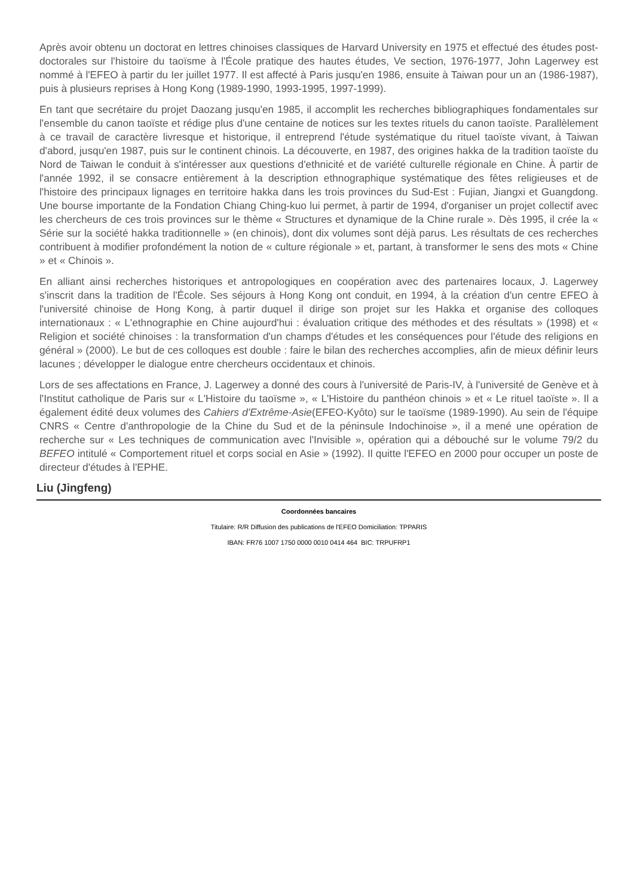Après avoir obtenu un doctorat en lettres chinoises classiques de Harvard University en 1975 et effectué des études post-doctorales sur l'histoire du taoïsme à l'École pratique des hautes études, Ve section, 1976-1977, John Lagerwey est nommé à l'EFEO à partir du Ier juillet 1977. Il est affecté à Paris jusqu'en 1986, ensuite à Taiwan pour un an (1986-1987), puis à plusieurs reprises à Hong Kong (1989-1990, 1993-1995, 1997-1999).
En tant que secrétaire du projet Daozang jusqu'en 1985, il accomplit les recherches bibliographiques fondamentales sur l'ensemble du canon taoïste et rédige plus d'une centaine de notices sur les textes rituels du canon taoïste. Parallèlement à ce travail de caractère livresque et historique, il entreprend l'étude systématique du rituel taoïste vivant, à Taiwan d'abord, jusqu'en 1987, puis sur le continent chinois. La découverte, en 1987, des origines hakka de la tradition taoïste du Nord de Taiwan le conduit à s'intéresser aux questions d'ethnicité et de variété culturelle régionale en Chine. À partir de l'année 1992, il se consacre entièrement à la description ethnographique systématique des fêtes religieuses et de l'histoire des principaux lignages en territoire hakka dans les trois provinces du Sud-Est : Fujian, Jiangxi et Guangdong. Une bourse importante de la Fondation Chiang Ching-kuo lui permet, à partir de 1994, d'organiser un projet collectif avec les chercheurs de ces trois provinces sur le thème « Structures et dynamique de la Chine rurale ». Dès 1995, il crée la « Série sur la société hakka traditionnelle » (en chinois), dont dix volumes sont déjà parus. Les résultats de ces recherches contribuent à modifier profondément la notion de « culture régionale » et, partant, à transformer le sens des mots « Chine » et « Chinois ».
En alliant ainsi recherches historiques et antropologiques en coopération avec des partenaires locaux, J. Lagerwey s'inscrit dans la tradition de l'École. Ses séjours à Hong Kong ont conduit, en 1994, à la création d'un centre EFEO à l'université chinoise de Hong Kong, à partir duquel il dirige son projet sur les Hakka et organise des colloques internationaux : « L'ethnographie en Chine aujourd'hui : évaluation critique des méthodes et des résultats » (1998) et « Religion et société chinoises : la transformation d'un champs d'études et les conséquences pour l'étude des religions en général » (2000). Le but de ces colloques est double : faire le bilan des recherches accomplies, afin de mieux définir leurs lacunes ; développer le dialogue entre chercheurs occidentaux et chinois.
Lors de ses affectations en France, J. Lagerwey a donné des cours à l'université de Paris-IV, à l'université de Genève et à l'Institut catholique de Paris sur « L'Histoire du taoïsme », « L'Histoire du panthéon chinois » et « Le rituel taoïste ». Il a également édité deux volumes des Cahiers d'Extrême-Asie(EFEO-Kyôto) sur le taoïsme (1989-1990). Au sein de l'équipe CNRS « Centre d'anthropologie de la Chine du Sud et de la péninsule Indochinoise », il a mené une opération de recherche sur « Les techniques de communication avec l'Invisible », opération qui a débouché sur le volume 79/2 du BEFEO intitulé « Comportement rituel et corps social en Asie » (1992). Il quitte l'EFEO en 2000 pour occuper un poste de directeur d'études à l'EPHE.
Liu (Jingfeng)
Coordonnées bancaires
Titulaire: R/R Diffusion des publications de l'EFEO Domiciliation: TPPARIS
IBAN: FR76 1007 1750 0000 0010 0414 464 BIC: TRPUFRP1